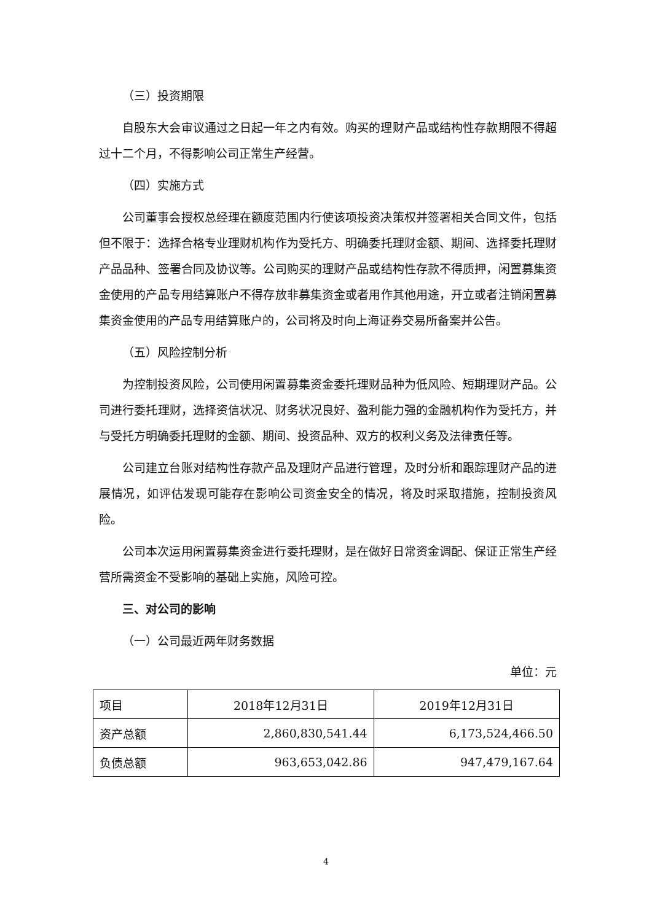（三）投资期限
自股东大会审议通过之日起一年之内有效。购买的理财产品或结构性存款期限不得超过十二个月，不得影响公司正常生产经营。
（四）实施方式
公司董事会授权总经理在额度范围内行使该项投资决策权并签署相关合同文件，包括但不限于：选择合格专业理财机构作为受托方、明确委托理财金额、期间、选择委托理财产品品种、签署合同及协议等。公司购买的理财产品或结构性存款不得质押，闲置募集资金使用的产品专用结算账户不得存放非募集资金或者用作其他用途，开立或者注销闲置募集资金使用的产品专用结算账户的，公司将及时向上海证券交易所备案并公告。
（五）风险控制分析
为控制投资风险，公司使用闲置募集资金委托理财品种为低风险、短期理财产品。公司进行委托理财，选择资信状况、财务状况良好、盈利能力强的金融机构作为受托方，并与受托方明确委托理财的金额、期间、投资品种、双方的权利义务及法律责任等。
公司建立台账对结构性存款产品及理财产品进行管理，及时分析和跟踪理财产品的进展情况，如评估发现可能存在影响公司资金安全的情况，将及时采取措施，控制投资风险。
公司本次运用闲置募集资金进行委托理财，是在做好日常资金调配、保证正常生产经营所需资金不受影响的基础上实施，风险可控。
三、对公司的影响
（一）公司最近两年财务数据
单位：元
| 项目 | 2018年12月31日 | 2019年12月31日 |
| 资产总额 | 2,860,830,541.44 | 6,173,524,466.50 |
| 负债总额 | 963,653,042.86 | 947,479,167.64 |
4